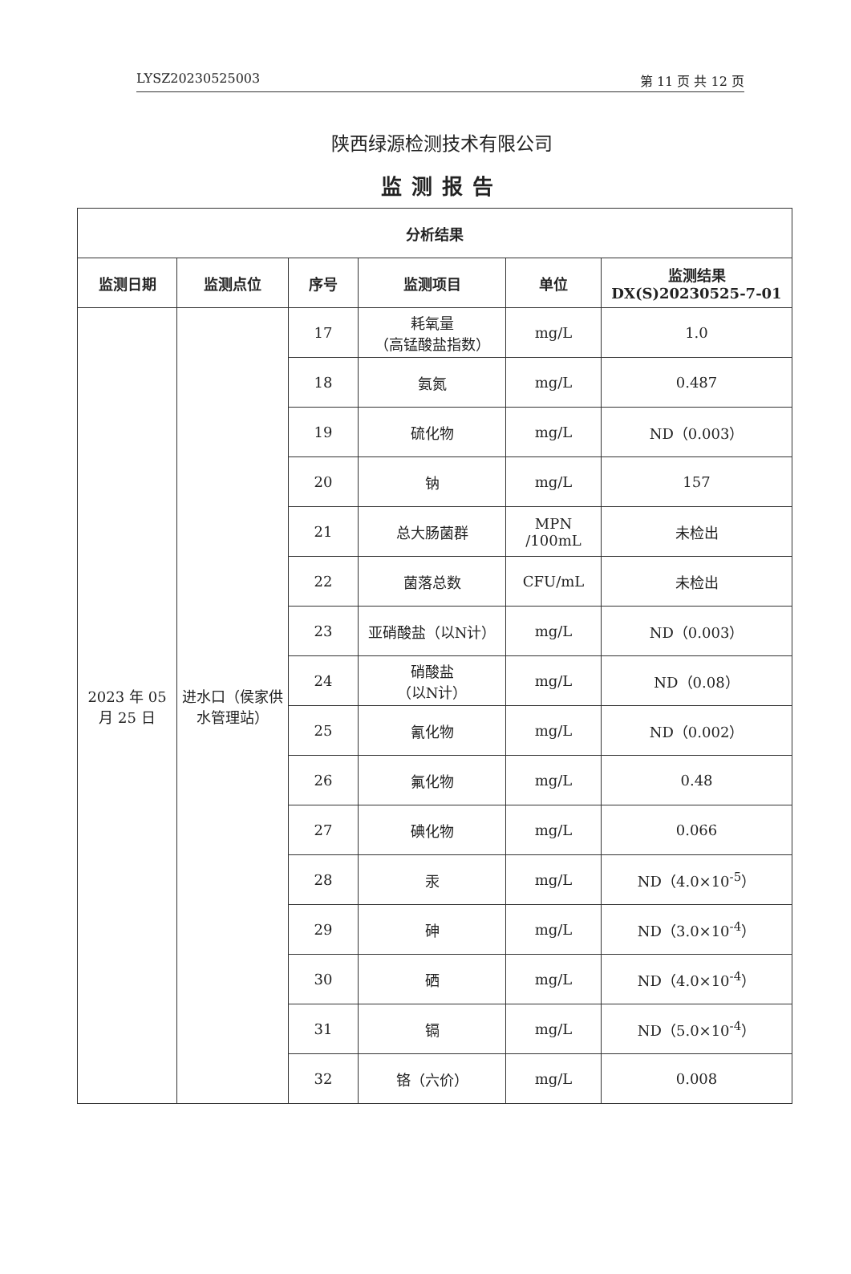LYSZ20230525003 第 11 页 共 12 页
陕西绿源检测技术有限公司
监测报告
| 分析结果 | | | | | |
| --- | --- | --- | --- | --- | --- |
| 监测日期 | 监测点位 | 序号 | 监测项目 | 单位 | 监测结果 DX(S)20230525-7-01 |
| 2023 年 05 月 25 日 | 进水口（侯家供水管理站） | 17 | 耗氧量 （高锰酸盐指数） | mg/L | 1.0 |
| | | 18 | 氨氮 | mg/L | 0.487 |
| | | 19 | 硫化物 | mg/L | ND（0.003） |
| | | 20 | 钠 | mg/L | 157 |
| | | 21 | 总大肠菌群 | MPN /100mL | 未检出 |
| | | 22 | 菌落总数 | CFU/mL | 未检出 |
| | | 23 | 亚硝酸盐（以N计） | mg/L | ND（0.003） |
| | | 24 | 硝酸盐 （以N计） | mg/L | ND（0.08） |
| | | 25 | 氰化物 | mg/L | ND（0.002） |
| | | 26 | 氟化物 | mg/L | 0.48 |
| | | 27 | 碘化物 | mg/L | 0.066 |
| | | 28 | 汞 | mg/L | ND（4.0×10<sup>-5</sup>） |
| | | 29 | 砷 | mg/L | ND（3.0×10<sup>-4</sup>） |
| | | 30 | 硒 | mg/L | ND（4.0×10<sup>-4</sup>） |
| | | 31 | 镉 | mg/L | ND（5.0×10<sup>-4</sup>） |
| | | 32 | 铬（六价） | mg/L | 0.008 |